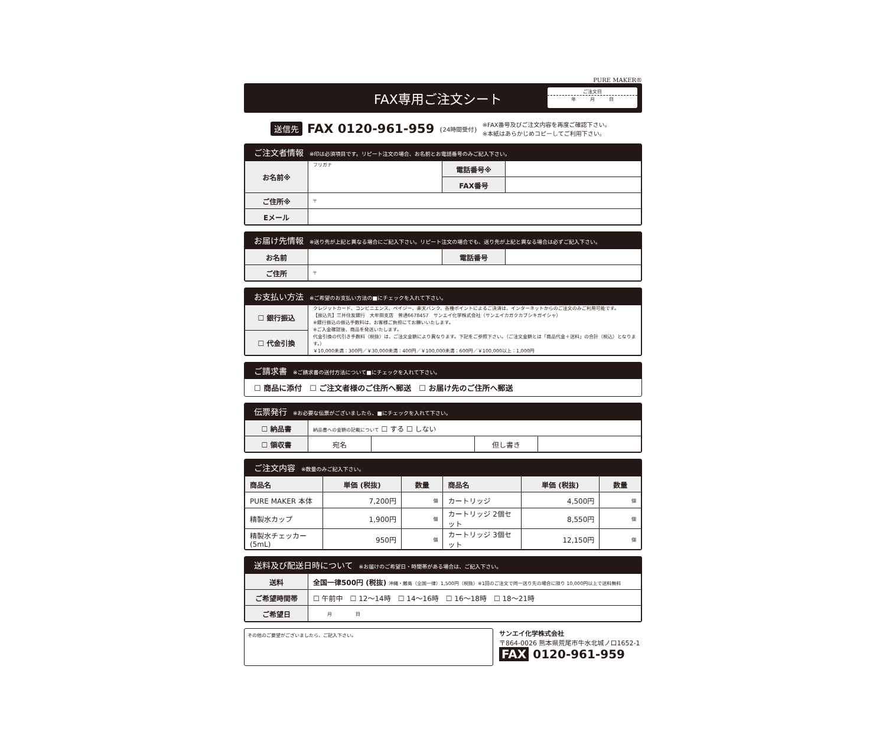PURE MAKER®
FAX専用ご注文シート
ご注文日
年　　　月　　　日
送信先 FAX 0120-961-959 {24時間受付} ※FAX番号及びご注文内容を再度ご確認下さい。
※本紙はあらかじめコピーしてご利用下さい。
ご注文者情報 ※印は必須項目です。リピート注文の場合、お名前とお電話番号のみご記入下さい。
| お名前※ | フリガナ | 電話番号※ | |
| | | FAX番号 | |
| ご住所※ | 〒 | | |
| Eメール | | | |
お届け先情報 ※送り先が上記と異なる場合にご記入下さい。リピート注文の場合でも、送り先が上記と異なる場合は必ずご記入下さい。
| お名前 | | 電話番号 | |
| ご住所 | 〒 | | |
お支払い方法 ※ご希望のお支払い方法の■にチェックを入れて下さい。
| ☐ 銀行振込 | クレジットカード、コンビニエンス、ペイジー、楽天バンク、各種ポイントによるご決済は、インターネットからのご注文のみご利用可能です。 【振込先】三井住友銀行 大牟田支店 普通6678457 サンエイ化学株式会社（サンエイカガクカブシキガイシャ） ※銀行振込の振込手数料は、お客様ご負担にてお願いいたします。 ※ご入金確認後、商品を発送いたします。 代金引換の代引き手数料（税抜）は、ご注文金額により異なります。下記をご参照下さい。（ご注文金額とは「商品代金＋送料」の合計（税込）となります。） ￥10,000未満：300円／￥30,000未満：400円／￥100,000未満：600円／￥100,000以上：1,000円 |
| ☐ 代金引換 | |
ご請求書 ※ご請求書の送付方法について■にチェックを入れて下さい。
☐ 商品に添付　☐ ご注文者様のご住所へ郵送　☐ お届け先のご住所へ郵送
伝票発行 ※お必要な伝票がございましたら、■にチェックを入れて下さい。
| ☐ 納品書 | 納品書への金額の記載について ☐ する ☐ しない | | | |
| ☐ 領収書 | 宛名 | | 但し書き | |
ご注文内容 ※数量のみご記入下さい。
| 商品名 | 単価 (税抜) | 数量 | 商品名 | 単価 (税抜) | 数量 |
| --- | --- | --- | --- | --- | --- |
| PURE MAKER 本体 | 7,200円 | 個 | カートリッジ | 4,500円 | 個 |
| 精製水カップ | 1,900円 | 個 | カートリッジ 2個セット | 8,550円 | 個 |
| 精製水チェッカー (5mL) | 950円 | 個 | カートリッジ 3個セット | 12,150円 | 個 |
送料及び配送日時について ※お届けのご希望日・時間帯がある場合は、ご記入下さい。
| 送料 | 全国一律500円 (税抜) 沖縄・離島（全国一律）1,500円（税抜）※1回のご注文で同一送り先の場合に限り 10,000円以上で送料無料 |
| ご希望時間帯 | ☐ 午前中 ☐ 12～14時 ☐ 14～16時 ☐ 16～18時 ☐ 18～21時 |
| ご希望日 | 月 日 |
その他のご要望がございましたら、ご記入下さい。
サンエイ化学株式会社
〒864-0026 熊本県荒尾市牛水北城ノ口1652-1
FAX 0120-961-959